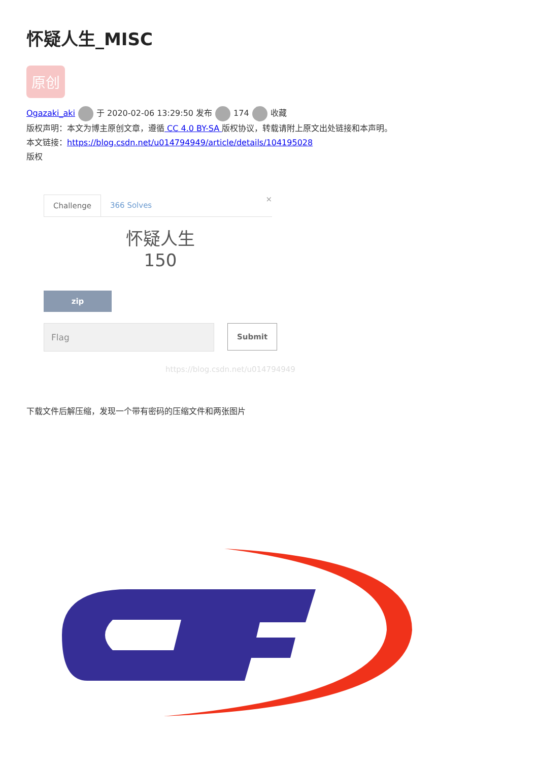怀疑人生_MISC
原创
Ogazaki_aki 于 2020-02-06 13:29:50 发布 174 收藏
版权声明：本文为博主原创文章，遵循 CC 4.0 BY-SA 版权协议，转载请附上原文出处链接和本声明。
本文链接：https://blog.csdn.net/u014794949/article/details/104195028
版权
Challenge 366 Solves
×
怀疑人生
150
zip
Flag
Submit
https://blog.csdn.net/u014794949
下载文件后解压缩，发现一个带有密码的压缩文件和两张图片
CTF